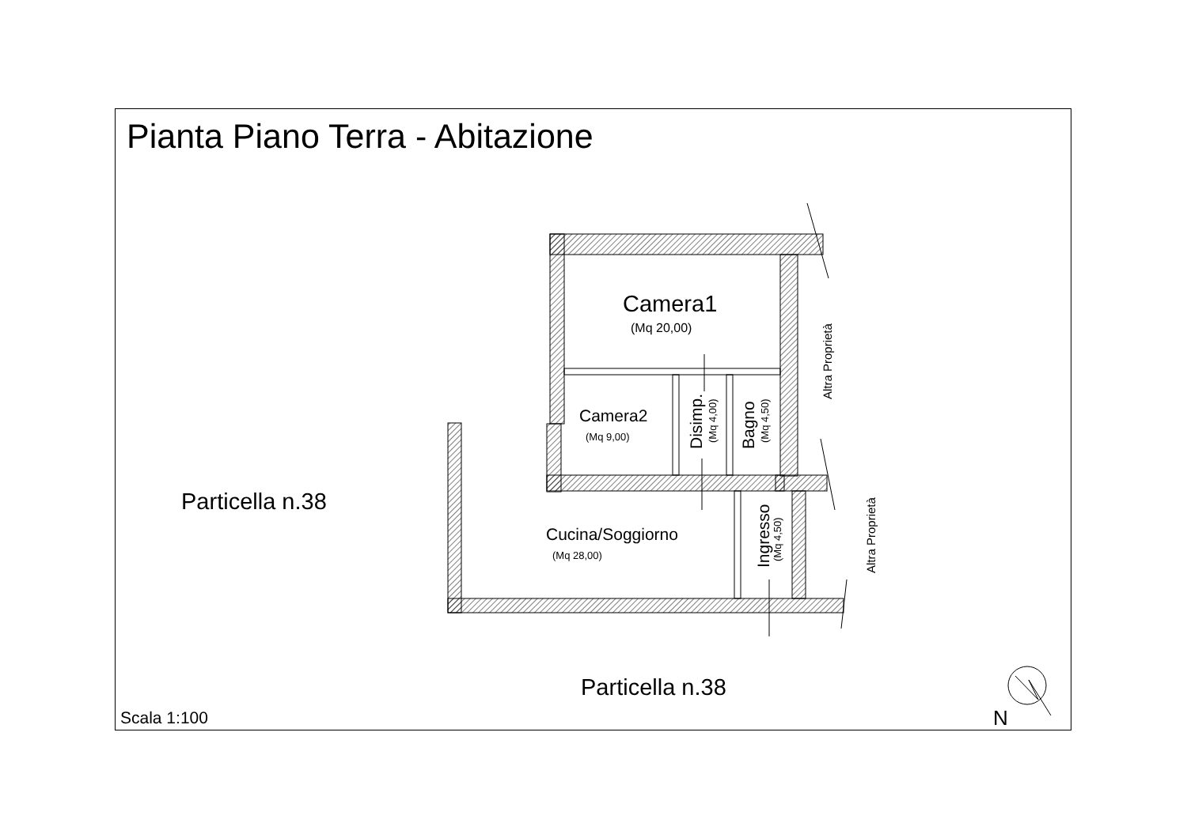Pianta Piano Terra - Abitazione
Camera1
(Mq 20,00)
Camera2
(Mq 9,00)
Disimp.
(Mq 4,00)
Bagno
(Mq 4,50)
Cucina/Soggiorno
(Mq 28,00)
Ingresso
(Mq 4,50)
Altra Proprietà
Altra Proprietà
Particella n.38
Particella n.38
Scala 1:100 N